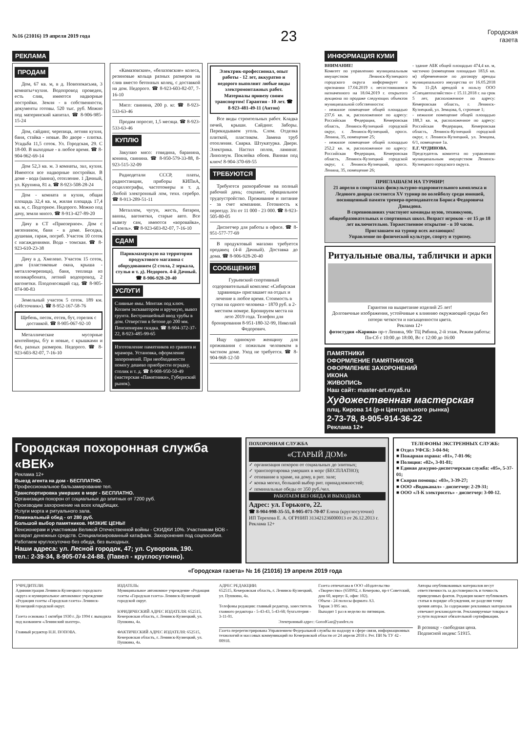№16 (21016) 19 апреля 2019 года 23 Городская
газета
РЕКЛАМА
ПРОДАМ
Дом, 67 кв. м, в д. Новопокасьма, 3 комнаты+кухня. Водопровод проведен, есть слив, имеются надворные постройки. Земля - в собственности, документы готовы. 520 тыс. руб. Можно под материнский капитал. ☎ 8-906-985-15-24
Дом, сайдинг, черепица, летняя кухня, баня, стайка - новые. Во дворе - плитка. Усадьба 11,5 соток. Ул. Городская, 29. С 18-00. В выходные - в любое время. ☎ 8-904-962-69-14
Дом 52,3 кв. м. 3 комнаты, зал, кухня. Имеются все надворные постройки. В доме - вода (ванна), отопление. 1 Дачный, ул. Крупина, 81 а. ☎ 8-923-508-28-24
Дом - комната и кухня, общая площадь 32,4 кв. м, жилая площадь 17,4 кв. м, с. Подгорное. Недорого. Можно под дачу, земли много. ☎ 8-913-427-89-20
Дачу в СТ «Приозерное». Дом с мезонином, баня - в доме. Беседка, душевая, гараж, погреб. Участок 10 соток с насаждениями. Вода - томская. ☎ 8-923-610-23-38
Дачу в д. Хмелево. Участок 15 соток, дом (пластиковые окна, крыша - металлочерепица), баня, теплица из поликарбоната, летний водопровод, 2 вагонетки. Плодоносящий сад. ☎ 8-905-074-90-83
Земельный участок 5 соток. 189 км. («Источник»). ☎ 8-952-167-58-76
Щебень, песок, отсев, бут, горелик с доставкой. ☎ 8-905-067-92-10
Металлические мусорные контейнеры, б/у и новые, с крышками и без, разных размеров. Недорого. ☎ 8-923-603-82-07, 7-16-10
«Камазовские», «белазовские» колеса, резиновые кольца разных размеров на слив вместо бетонных колец, с доставкой на дом. Недорого. ☎ 8-923-603-82-07, 7-16-10
Мясо: свинина, 200 р. кг. ☎ 8-923-533-63-46
Продам поросят, 1,5 месяца. ☎ 8-923-533-63-46
КУПЛЮ
Закупаю мясо: говядина, баранина, конина, свинина. ☎ 8-950-579-33-88, 8-923-515-32-09
Радиодетали СССР, платы, радиостанции, приборы КИПиА, осциллографы, частотомеры и т. д. Любой электронный лом, техн. серебро. ☎ 8-913-289-51-11
Металлом, чугун, жесть, батареи, ванны, вагонетки, старые авто. Все вывезу сам, имеются «воровайка», «Газель». ☎ 8-923-603-82-07, 7-16-10
СДАМ
Парикмахерскую на территории продуктового магазина с оборудованием (2 стола, 2 зеркала, стулья и т. д). Недорого. 4-й Дачный. ☎ 8-906-928-20-40
УСЛУГИ
Сливные ямы. Монтаж под ключ. Копаем экскаватором и вручную, вывоз грунта. Бестраншейный ввод трубы в дом. Отверстия в бетоне до 200 мм. Пенсионерам скидка. ☎ 8-904-372-37-22, 8-923-485-99-65
Изготовление памятников из гранита и мрамора. Установка, оформление захоронений. При необходимости помогу дешево приобрести оградку, столик и т. д. ☎ 8-908-950-50-49 (мастерская «Памятники», Губернский рынок).
Электрик-профессионал, опыт работы - 12 лет, аккуратно и недорого выполнит любые виды электромонтажных работ. Материалы привезу своим транспортом! Гарантия - 10 лет. ☎ 8-923-481-49-11 (Антон)
Все виды строительных работ. Кладка печей, крыши. Сайдинг. Заборы. Перекидываем уголь. Слом. Отделка плиткой, пластиком. Замена труб отопления. Сварка. Штукатурка. Двери. Электрика. Настил полов, ламинат. Линолеум. Поклейка обоев. Ванная под ключ! 8-904-370-69-55
ТРЕБУЮТСЯ
Требуются разнорабочие на полный рабочий день; соцпакет, официальное трудоустройство. Проживание и питание - за счет компании. Готовность к переезду. З/п от 11 000 - 23 000. ☎ 8-923-505-80-05
Диспетчер для работы в офисе. ☎ 8-951-577-77-69
В продуктовый магазин требуется продавец (4-й Дачный). Доставка до дома. ☎ 8-906-928-20-40
СООБЩЕНИЯ
Гурьевский спортивный оздоровительный комплекс «Сибирская здравница» приглашает на отдых и лечение в любое время. Стоимость в сутки на одного человека - 1870 руб. в 2-местном номере. Бронируем места на лето 2019 года. Телефон для бронирования 8-951-180-32-99, Николай Федорович.
Ищу одинокую женщину для проживания с пожилым человеком в частном доме. Уход не требуется. ☎ 8-904-968-12-50
ИНФОРМАЦИЯ КУМИ
ВНИМАНИЕ!
Комитет по управлению муниципальным имуществом Ленинск-Кузнецкого городского округа информирует о признании 17.04.2019 г. несостоявшимся назначенного на 18.04.2019 г. открытого аукциона по продаже следующих объектов муниципальной собственности:
- нежилое помещение общей площадью 237,6 кв. м, расположенное по адресу: Российская Федерация, Кемеровская область, Ленинск-Кузнецкий городской округ, г. Ленинск-Кузнецкий, просп. Ленина, 35, помещение 25;
- нежилое помещение общей площадью 252,2 кв. м, расположенное по адресу: Российская Федерация, Кемеровская область, Ленинск-Кузнецкий городской округ, г. Ленинск-Кузнецкий, просп. Ленина, 35, помещение 26;
- здание АБК общей площадью 474,4 кв. м, частично (помещения площадью 183,6 кв. м) обремененное по договору аренды муниципального имущества от 16.05.2018 № 11-ДА арендой в пользу ООО «Спецавтохозяйство» с 15.11.2018 г. на срок 5 лет, расположенное по адресу: Кемеровская область, г. Ленинск-Кузнецкий, ул. Земцова, 6, строение 1;
- нежилое помещение общей площадью 188,3 кв. м, расположенное по адресу: Российская Федерация, Кемеровская область, Ленинск-Кузнецкий городской округ, г. Ленинск-Кузнецкий, ул. Земцова, 6/1, помещение 1а.
Е.Г. ЧУДИНОВА.
Председатель комитета по управлению муниципальным имуществом Ленинск-Кузнецкого городского округа.
ПРИГЛАШАЕМ НА ТУРНИР!
21 апреля в спортзалах физкультурно-оздоровительного комплекса и Ледового дворца состоится XV турнир по волейболу среди юношей, посвященный памяти тренера-преподавателя Бориса Федоровича Давыдова.
В соревнованиях участвуют команды вузов, техникумов, общеобразовательных и спортивных школ. Возраст игроков - от 15 до 18 лет включительно. Торжественное открытие - в 10 часов.
Приглашаем на турнир всех желающих!
Управление по физической культуре, спорту и туризму.
Ритуальные овалы, таблички и арки
Гарантия на выцветание изделий 25 лет!
Долговечные изображения, устойчивые к влиянию окружающей среды без потери четкости и насыщенности цвета.
Реклама 12+
фотостудия «Карина» пр-т Ленина, 90г ТЦ Рябина, 2-й этаж. Режим работы: Пн-Сб с 10:00 до 18:00, Вс с 12:00 до 16:00
ПАМЯТНИКИ
ОФОРМЛЕНИЕ ПАМЯТНИКОВ
ОФОРМЛЕНИЕ ЗАХОРОНЕНИЙ
ИКОНА
ЖИВОПИСЬ
Наш сайт: master-art.mya5.ru
Художественная мастерская
плщ. Кирова 14 (р-н Центрального рынка)
2-73-78, 8-905-914-36-22
Реклама 12+
Городская похоронная служба «ВЕК»
Реклама 12+
Выезд агента на дом - БЕСПЛАТНО.
Профессиональное бальзамирование тел.
Транспортировка умерших в морг - БЕСПЛАТНО.
Организация похорон от социальных до элитных от 7200 руб.
Производим захоронение на всех кладбищах.
Услуги морга и ритуального зала.
Поминальный обед - от 280 руб.
Большой выбор памятников. НИЗКИЕ ЦЕНЫ!
Пенсионерам и участникам Великой Отечественной войны - СКИДКИ 10%. Участникам ВОВ - возврат денежных средств. Специализированный катафалк. Захоронения под соцпособия. Работаем круглосуточно без обеда, без выходных.
Наши адреса: ул. Лесной городок, 47; ул. Суворова, 190.
тел.: 2-39-34, 8-905-074-24-88. (Павел - круглосуточно).
ПОХОРОННАЯ СЛУЖБА
«СТАРЫЙ ДОМ»
✓ организация похорон от социальных до элитных;
✓ транспортировка умерших в морг (БЕСПЛАТНО);
✓ отпевание в храме, на дому, в рит. зале;
✓ копка могил, большой выбор рит. принадлежностей;
✓ поминальные обеды от 350 руб./чел.
РАБОТАЕМ БЕЗ ОБЕДА И ВЫХОДНЫХ
Адрес: ул. Горького, 22.
☎ 8-904-998-35-55, 8-905-071-70-07 Елена (круглосуточно)
ИП Терехова Е. А. ОГРНИП 313421236000013 от 26.12.2013 г. Реклама 12+
ТЕЛЕФОНЫ ЭКСТРЕННЫХ СЛУЖБ:
■ Отдел УФСБ: 3-04-94;
■ Пожарная охрана: «01», 7-01-96;
■ Полиция: «02», 3-01-81;
■ Единая дежурно-диспетчерская служба: «05», 5-37-01;
■ Скорая помощь: «03», 3-39-27;
■ ООО «Водоканал» - диспетчер: 2-29-31;
■ ООО «Л-К электросеть» - диспетчер: 3-00-12.
«Городская газета» № 16 (21016) 19 апреля 2019 года
УЧРЕДИТЕЛИ:
Администрация Ленинск-Кузнецкого городского округа и муниципальное автономное учреждение «Редакция газеты «Городская газета» Ленинск-Кузнецкий городской округ.
Газета основана 1 октября 1930 г. До 1994 г. выходила под названием «Ленинский шахтер».
Главный редактор Н.Н. ПОПОВА.
ИЗДАТЕЛЬ:
Муниципальное автономное учреждение «Редакция газеты «Городская газета» Ленинск-Кузнецкий городской округ.
ЮРИДИЧЕСКИЙ АДРЕС ИЗДАТЕЛЯ: 652515, Кемеровская область, г. Ленинск-Кузнецкий, ул. Пушкина, 4а.
ФАКТИЧЕСКИЙ АДРЕС ИЗДАТЕЛЯ: 652515, Кемеровская область, г. Ленинск-Кузнецкий, ул. Пушкина, 4а.
АДРЕС РЕДАКЦИИ:
652515, Кемеровская область, г. Ленинск-Кузнецкий, ул. Пушкина, 4а.
Телефоны редакции: главный редактор, заместитель главного редактора - 5-43-43, 5-43-68; бухгалтерия - 3-11-01.
Газета отпечатана в ООО «Издательство «Творчество» (650992, г. Кемерово, пр-т Советский, дом 60, корпус Б, офис 102).
Объем - 24 полосы формата А3.
Тираж 3 095 экз.
Выходит 1 раз в неделю по пятницам.
Электронный адрес: GorodGaz@yandex.ru
Газета перерегистрирована Управлением Федеральной службы по надзору в сфере связи, информационных технологий и массовых коммуникаций по Кемеровской области от 24 апреля 2018 г. Рег. ПИ № ТУ 42 - 00918.
Авторы опубликованных материалов несут ответственность за достоверность и точность приведенных фактов. Редакция может публиковать статьи в порядке обсуждения, не разделяя точку зрения автора. За содержание рекламных материалов отвечают рекламодатели. Рекламируемые товары и услуги подлежат обязательной сертификации.
В розницу - свободная цена.
Подписной индекс 51915.